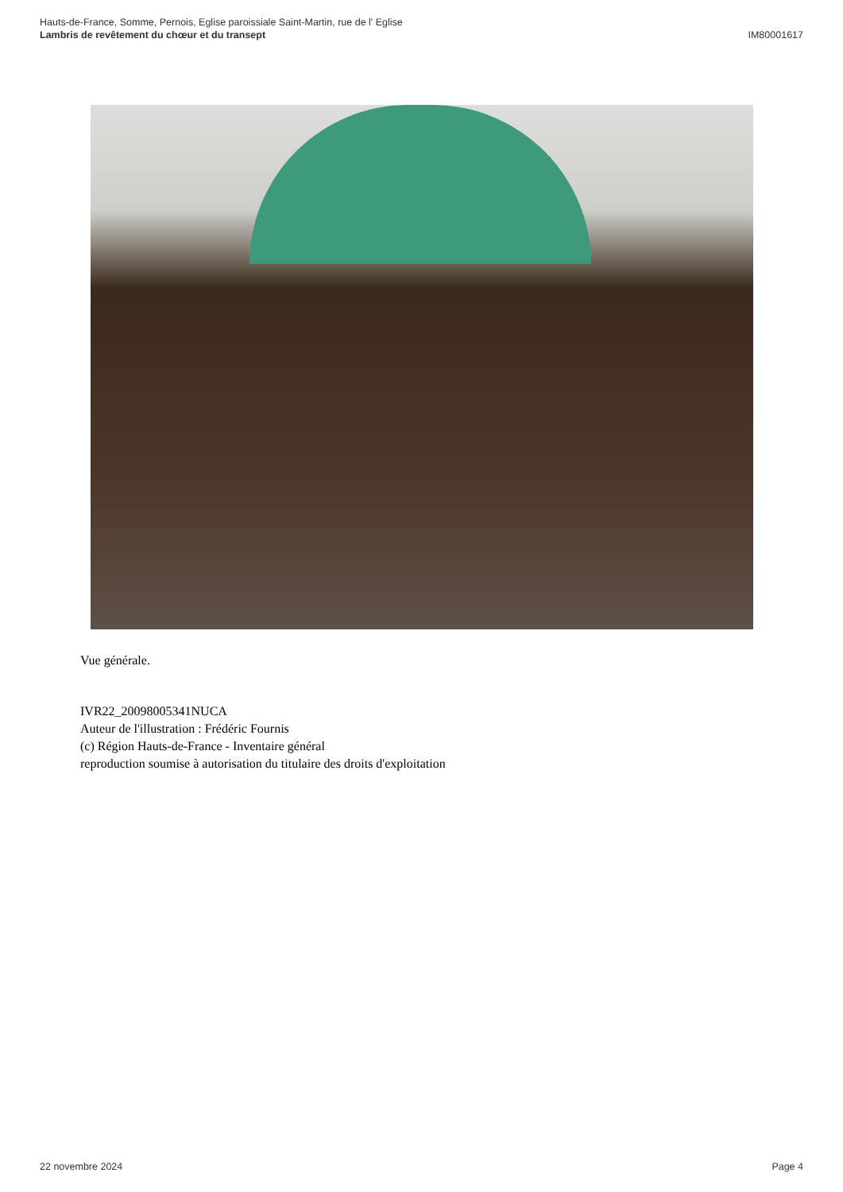Hauts-de-France, Somme, Pernois, Eglise paroissiale Saint-Martin, rue de l' Eglise
Lambris de revêtement du chœur et du transept IM80001617
Vue générale.
IVR22_20098005341NUCA
Auteur de l'illustration : Frédéric Fournis
(c) Région Hauts-de-France - Inventaire général
reproduction soumise à autorisation du titulaire des droits d'exploitation
22 novembre 2024 Page 4